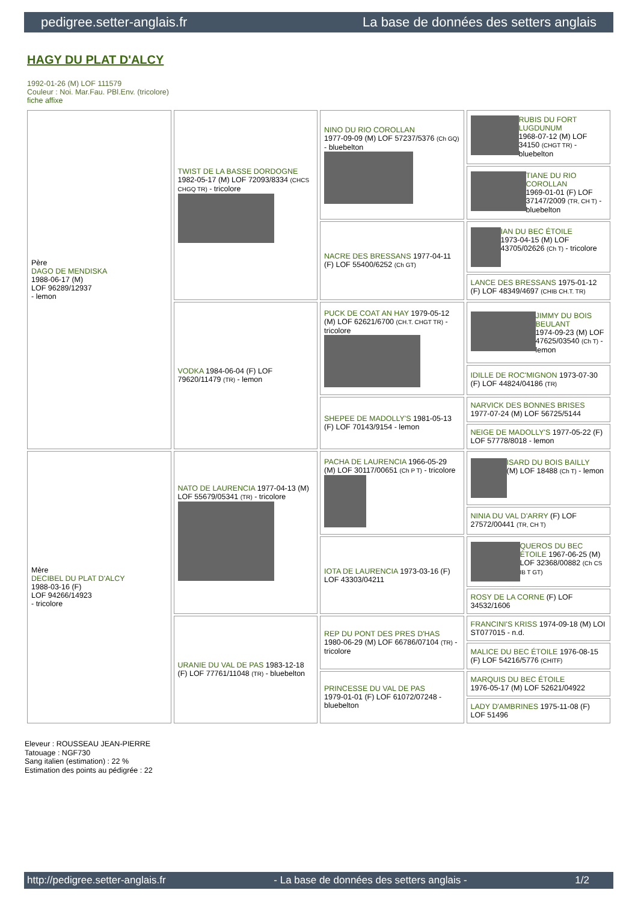pedigree.setter-anglais.fr La base de données des setters anglais
HAGY DU PLAT D'ALCY
1992-01-26 (M) LOF 111579
Couleur : Noi. Mar.Fau. PBl.Env. (tricolore)
fiche affixe
| Père DAGO DE MENDISKA 1988-06-17 (M) LOF 96289/12937 - lemon | TWIST DE LA BASSE DORDOGNE 1982-05-17 (M) LOF 72093/8334 (CHCS CHGQ TR) - tricolore | NINO DU RIO COROLLAN 1977-09-09 (M) LOF 57237/5376 (Ch GQ) - bluebelton | RUBIS DU FORT LUGDUNUM 1968-07-12 (M) LOF 34150 (CHGT TR) - bluebelton |
| | | | TIANE DU RIO COROLLAN 1969-01-01 (F) LOF 37147/2009 (TR, CH T) - bluebelton |
| | | NACRE DES BRESSANS 1977-04-11 (F) LOF 55400/6252 (Ch GT) | IAN DU BEC ÉTOILE 1973-04-15 (M) LOF 43705/02626 (Ch T) - tricolore |
| | | | LANCE DES BRESSANS 1975-01-12 (F) LOF 48349/4697 (CHIB CH.T. TR) |
| | VODKA 1984-06-04 (F) LOF 79620/11479 (TR) - lemon | PUCK DE COAT AN HAY 1979-05-12 (M) LOF 62621/6700 (CH.T. CHGT TR) - tricolore | JIMMY DU BOIS BEULANT 1974-09-23 (M) LOF 47625/03540 (Ch T) - lemon |
| | | | IDILLE DE ROC'MIGNON 1973-07-30 (F) LOF 44824/04186 (TR) |
| | | SHEPEE DE MADOLLY'S 1981-05-13 (F) LOF 70143/9154 - lemon | NARVICK DES BONNES BRISES 1977-07-24 (M) LOF 56725/5144 |
| | | | NEIGE DE MADOLLY'S 1977-05-22 (F) LOF 57778/8018 - lemon |
| Mère DECIBEL DU PLAT D'ALCY 1988-03-16 (F) LOF 94266/14923 - tricolore | NATO DE LAURENCIA 1977-04-13 (M) LOF 55679/05341 (TR) - tricolore | PACHA DE LAURENCIA 1966-05-29 (M) LOF 30117/00651 (Ch P T) - tricolore | ISARD DU BOIS BAILLY (M) LOF 18488 (Ch T) - lemon |
| | | | NINIA DU VAL D'ARRY (F) LOF 27572/00441 (TR, CH T) |
| | | IOTA DE LAURENCIA 1973-03-16 (F) LOF 43303/04211 | QUEROS DU BEC ÉTOILE 1967-06-25 (M) LOF 32368/00882 (Ch CS IB T GT) |
| | | | ROSY DE LA CORNE (F) LOF 34532/1606 |
| | URANIE DU VAL DE PAS 1983-12-18 (F) LOF 77761/11048 (TR) - bluebelton | REP DU PONT DES PRES D'HAS 1980-06-29 (M) LOF 66786/07104 (TR) - tricolore | FRANCINI'S KRISS 1974-09-18 (M) LOI ST077015 - n.d. |
| | | | MALICE DU BEC ÉTOILE 1976-08-15 (F) LOF 54216/5776 (CHITF) |
| | | PRINCESSE DU VAL DE PAS 1979-01-01 (F) LOF 61072/07248 - bluebelton | MARQUIS DU BEC ÉTOILE 1976-05-17 (M) LOF 52621/04922 |
| | | | LADY D'AMBRINES 1975-11-08 (F) LOF 51496 |
Eleveur : ROUSSEAU JEAN-PIERRE
Tatouage : NGF730
Sang italien (estimation) : 22 %
Estimation des points au pédigrée : 22
http://pedigree.setter-anglais.fr - La base de données des setters anglais - 1/2